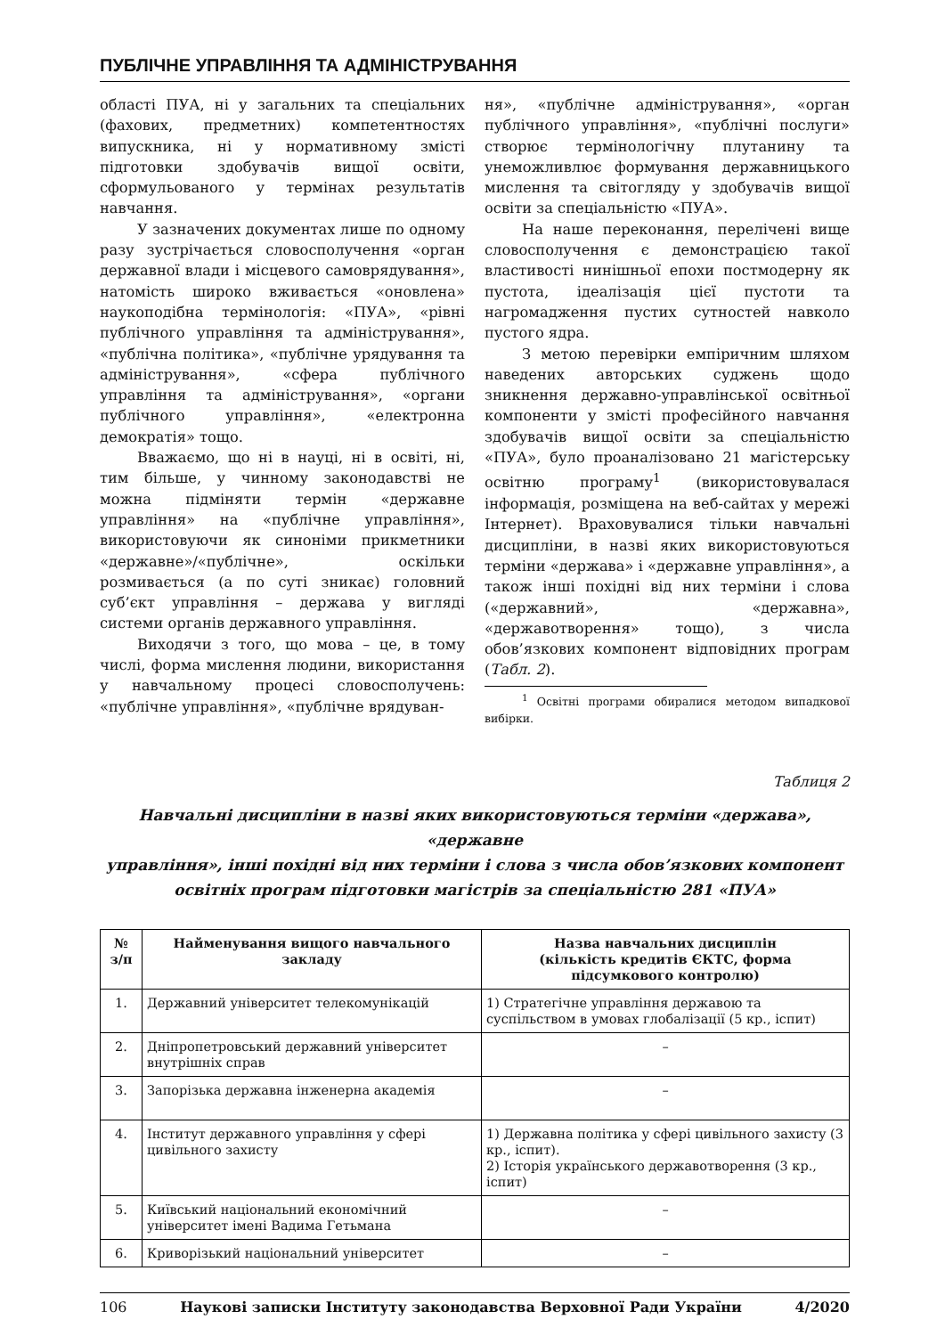ПУБЛІЧНЕ УПРАВЛІННЯ ТА АДМІНІСТРУВАННЯ
області ПУА, ні у загальних та спеціальних (фахових, предметних) компетентностях випускника, ні у нормативному змісті підготовки здобувачів вищої освіти, сформульованого у термінах результатів навчання.
У зазначених документах лише по одному разу зустрічається словосполучення «орган державної влади і місцевого самоврядування», натомість широко вживається «оновлена» наукоподібна термінологія: «ПУА», «рівні публічного управління та адміністрування», «публічна політика», «публічне урядування та адміністрування», «сфера публічного управління та адміністрування», «органи публічного управління», «електронна демократія» тощо.
Вважаємо, що ні в науці, ні в освіті, ні, тим більше, у чинному законодавстві не можна підміняти термін «державне управління» на «публічне управління», використовуючи як синоніми прикметники «державне»/«публічне», оскільки розмивається (а по суті зникає) головний суб’єкт управління – держава у вигляді системи органів державного управління.
Виходячи з того, що мова – це, в тому числі, форма мислення людини, використання у навчальному процесі словосполучень: «публічне управління», «публічне врядуван-
ня», «публічне адміністрування», «орган публічного управління», «публічні послуги» створює термінологічну плутанину та унеможливлює формування державницького мислення та світогляду у здобувачів вищої освіти за спеціальністю «ПУА».
На наше переконання, перелічені вище словосполучення є демонстрацією такої властивості нинішньої епохи постмодерну як пустота, ідеалізація цієї пустоти та нагромадження пустих сутностей навколо пустого ядра.
З метою перевірки емпіричним шляхом наведених авторських суджень щодо зникнення державно-управлінської освітньої компоненти у змісті професійного навчання здобувачів вищої освіти за спеціальністю «ПУА», було проаналізовано 21 магістерську освітню програму<sup>1</sup> (використовувалася інформація, розміщена на веб-сайтах у мережі Інтернет). Враховувалися тільки навчальні дисципліни, в назві яких використовуються терміни «держава» і «державне управління», а також інші похідні від них терміни і слова («державний», «державна», «державотворення» тощо), з числа обов’язкових компонент відповідних програм (Табл. 2).
<sup>1</sup> Освітні програми обиралися методом випадкової вибірки.
Таблиця 2
Навчальні дисципліни в назві яких використовуються терміни «держава», «державне
управління», інші похідні від них терміни і слова з числа обов’язкових компонент освітніх програм підготовки магістрів за спеціальністю 281 «ПУА»
| № з/п | Найменування вищого навчального закладу | Назва навчальних дисциплін (кількість кредитів ЄКТС, форма підсумкового контролю) |
| --- | --- | --- |
| 1. | Державний університет телекомунікацій | 1) Стратегічне управління державою та суспільством в умовах глобалізації (5 кр., іспит) |
| 2. | Дніпропетровський державний університет внутрішніх справ | – |
| 3. | Запорізька державна інженерна академія | – |
| 4. | Інститут державного управління у сфері цивільного захисту | 1) Державна політика у сфері цивільного захисту (3 кр., іспит). 2) Історія українського державотворення (3 кр., іспит) |
| 5. | Київський національний економічний університет імені Вадима Гетьмана | – |
| 6. | Криворізький національний університет | – |
106 Наукові записки Інституту законодавства Верховної Ради України 4/2020